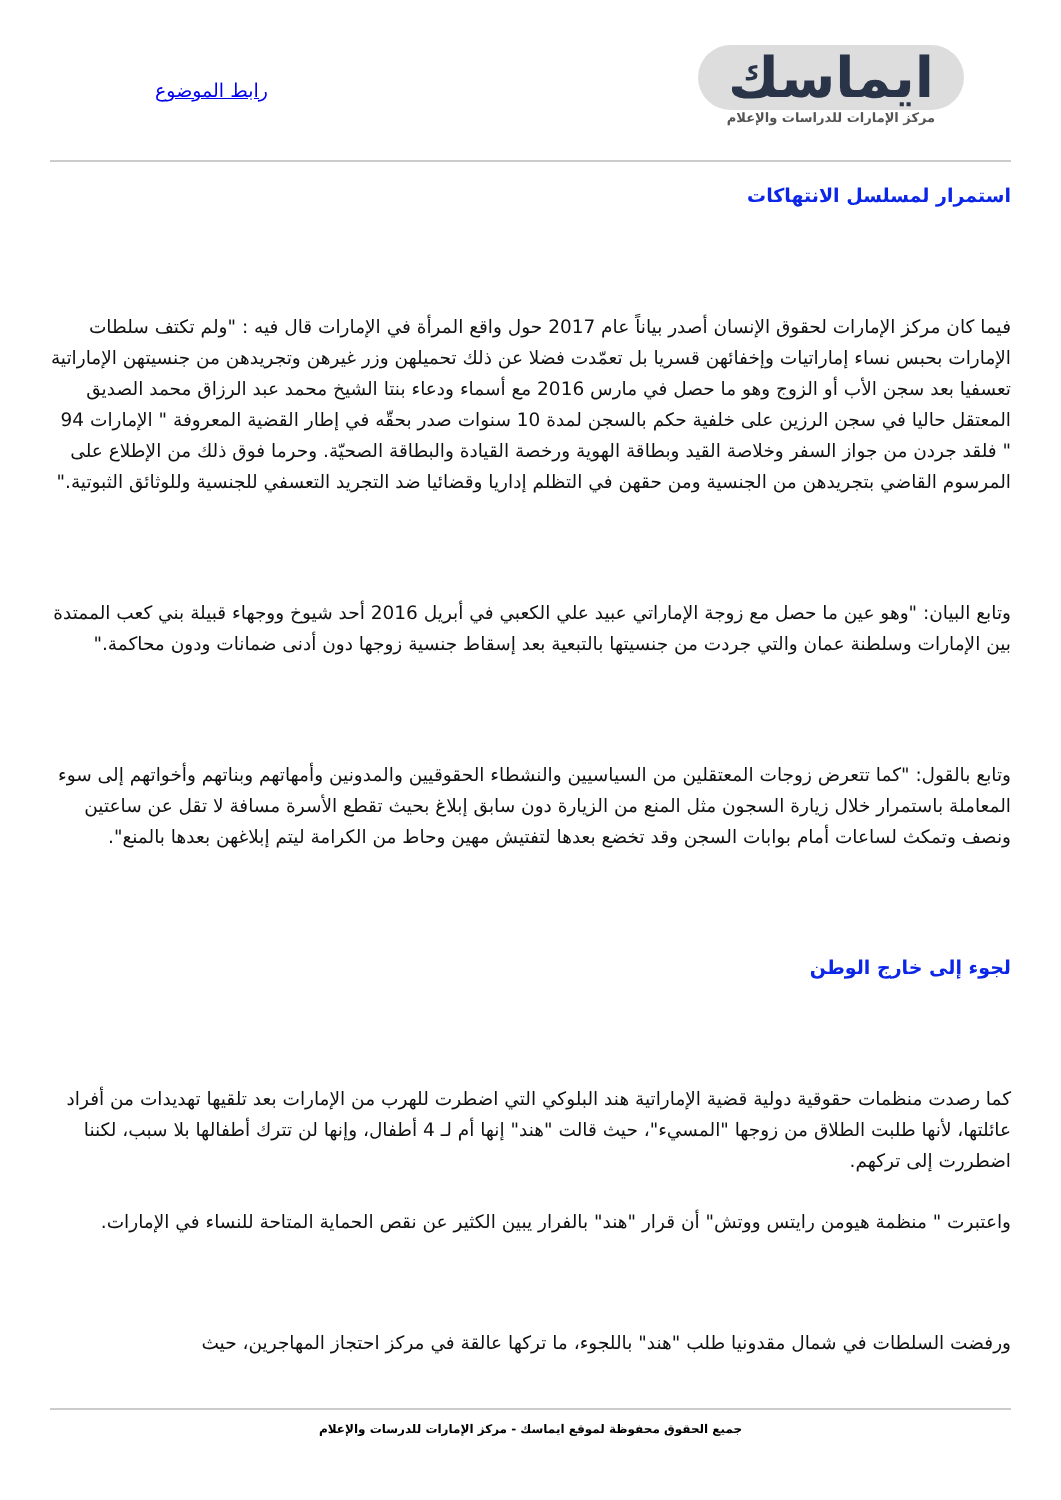رابط الموضوع
ايماسك
مركز الإمارات للدراسات والإعلام
استمرار لمسلسل الانتهاكات
فيما كان مركز الإمارات لحقوق الإنسان أصدر بياناً عام 2017 حول واقع المرأة في الإمارات قال فيه : "ولم تكتف سلطات الإمارات بحبس نساء إماراتيات وإخفائهن قسريا بل تعمّدت فضلا عن ذلك تحميلهن وزر غيرهن وتجريدهن من جنسيتهن الإماراتية تعسفيا بعد سجن الأب أو الزوج وهو ما حصل في مارس 2016 مع أسماء ودعاء بنتا الشيخ محمد عبد الرزاق محمد الصديق المعتقل حاليا في سجن الرزين على خلفية حكم بالسجن لمدة 10 سنوات صدر بحقّه في إطار القضية المعروفة " الإمارات 94 " فلقد جردن من جواز السفر وخلاصة القيد وبطاقة الهوية ورخصة القيادة والبطاقة الصحيّة. وحرما فوق ذلك من الإطلاع على المرسوم القاضي بتجريدهن من الجنسية ومن حقهن في التظلم إداريا وقضائيا ضد التجريد التعسفي للجنسية وللوثائق الثبوتية."
وتابع البيان: "وهو عين ما حصل مع زوجة الإماراتي عبيد علي الكعبي في أبريل 2016 أحد شيوخ ووجهاء قبيلة بني كعب الممتدة بين الإمارات وسلطنة عمان والتي جردت من جنسيتها بالتبعية بعد إسقاط جنسية زوجها دون أدنى ضمانات ودون محاكمة."
وتابع بالقول: "كما تتعرض زوجات المعتقلين من السياسيين والنشطاء الحقوقيين والمدونين وأمهاتهم وبناتهم وأخواتهم إلى سوء المعاملة باستمرار خلال زيارة السجون مثل المنع من الزيارة دون سابق إبلاغ بحيث تقطع الأسرة مسافة لا تقل عن ساعتين ونصف وتمكث لساعات أمام بوابات السجن وقد تخضع بعدها لتفتيش مهين وحاط من الكرامة ليتم إبلاغهن بعدها بالمنع".
لجوء إلى خارج الوطن
كما رصدت منظمات حقوقية دولية قضية الإماراتية هند البلوكي التي اضطرت للهرب من الإمارات بعد تلقيها تهديدات من أفراد عائلتها، لأنها طلبت الطلاق من زوجها "المسيء"، حيث قالت "هند" إنها أم لـ 4 أطفال، وإنها لن تترك أطفالها بلا سبب، لكننا اضطررت إلى تركهم.
واعتبرت " منظمة هيومن رايتس ووتش" أن قرار "هند" بالفرار يبين الكثير عن نقص الحماية المتاحة للنساء في الإمارات.
ورفضت السلطات في شمال مقدونيا طلب "هند" باللجوء، ما تركها عالقة في مركز احتجاز المهاجرين، حيث
جميع الحقوق محفوظة لموقع ايماسك - مركز الإمارات للدرسات والإعلام